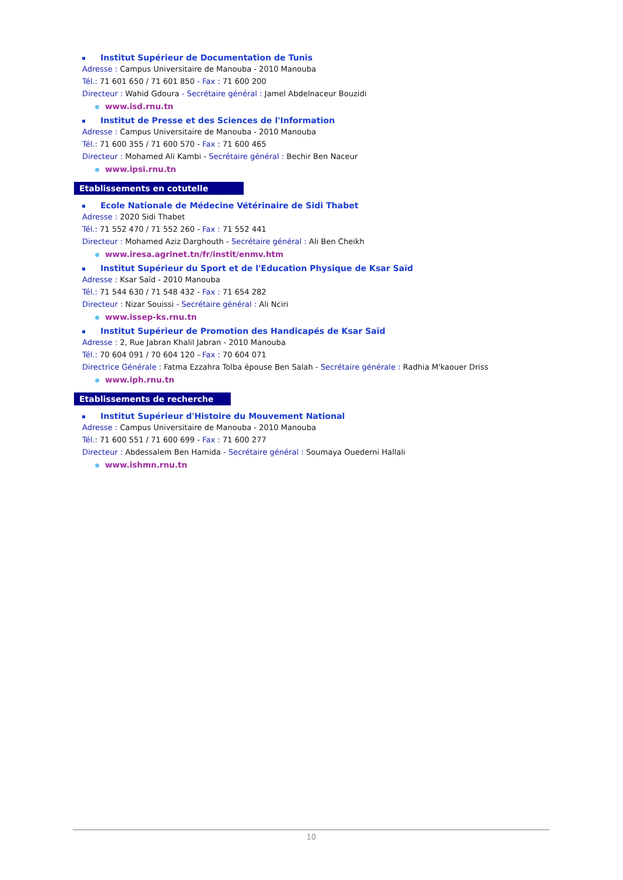Institut Supérieur de Documentation de Tunis
Adresse : Campus Universitaire de Manouba - 2010 Manouba
Tél.: 71 601 650 / 71 601 850 - Fax : 71 600 200
Directeur : Wahid Gdoura - Secrétaire général : Jamel Abdelnaceur Bouzidi
www.isd.rnu.tn
Institut de Presse et des Sciences de l'Information
Adresse : Campus Universitaire de Manouba - 2010 Manouba
Tél.: 71 600 355 / 71 600 570 - Fax : 71 600 465
Directeur : Mohamed Ali Kambi - Secrétaire général : Bechir Ben Naceur
www.ipsi.rnu.tn
Etablissements en cotutelle
Ecole Nationale de Médecine Vétérinaire de Sidi Thabet
Adresse : 2020 Sidi Thabet
Tél.: 71 552 470 / 71 552 260 - Fax : 71 552 441
Directeur : Mohamed Aziz Darghouth - Secrétaire général : Ali Ben Cheikh
www.iresa.agrinet.tn/fr/instit/enmv.htm
Institut Supérieur du Sport et de l'Education Physique de Ksar Saïd
Adresse : Ksar Saïd - 2010 Manouba
Tél.: 71 544 630 / 71 548 432 - Fax : 71 654 282
Directeur : Nizar Souissi - Secrétaire général : Ali Nciri
www.issep-ks.rnu.tn
Institut Supérieur de Promotion des Handicapés de Ksar Saïd
Adresse : 2, Rue Jabran Khalil Jabran - 2010 Manouba
Tél.: 70 604 091 / 70 604 120 - Fax : 70 604 071
Directrice Générale : Fatma Ezzahra Tolba épouse Ben Salah - Secrétaire générale : Radhia M'kaouer Driss
www.iph.rnu.tn
Etablissements de recherche
Institut Supérieur d'Histoire du Mouvement National
Adresse : Campus Universitaire de Manouba - 2010 Manouba
Tél.: 71 600 551 / 71 600 699 - Fax : 71 600 277
Directeur : Abdessalem Ben Hamida - Secrétaire général : Soumaya Ouederni Hallali
www.ishmn.rnu.tn
10